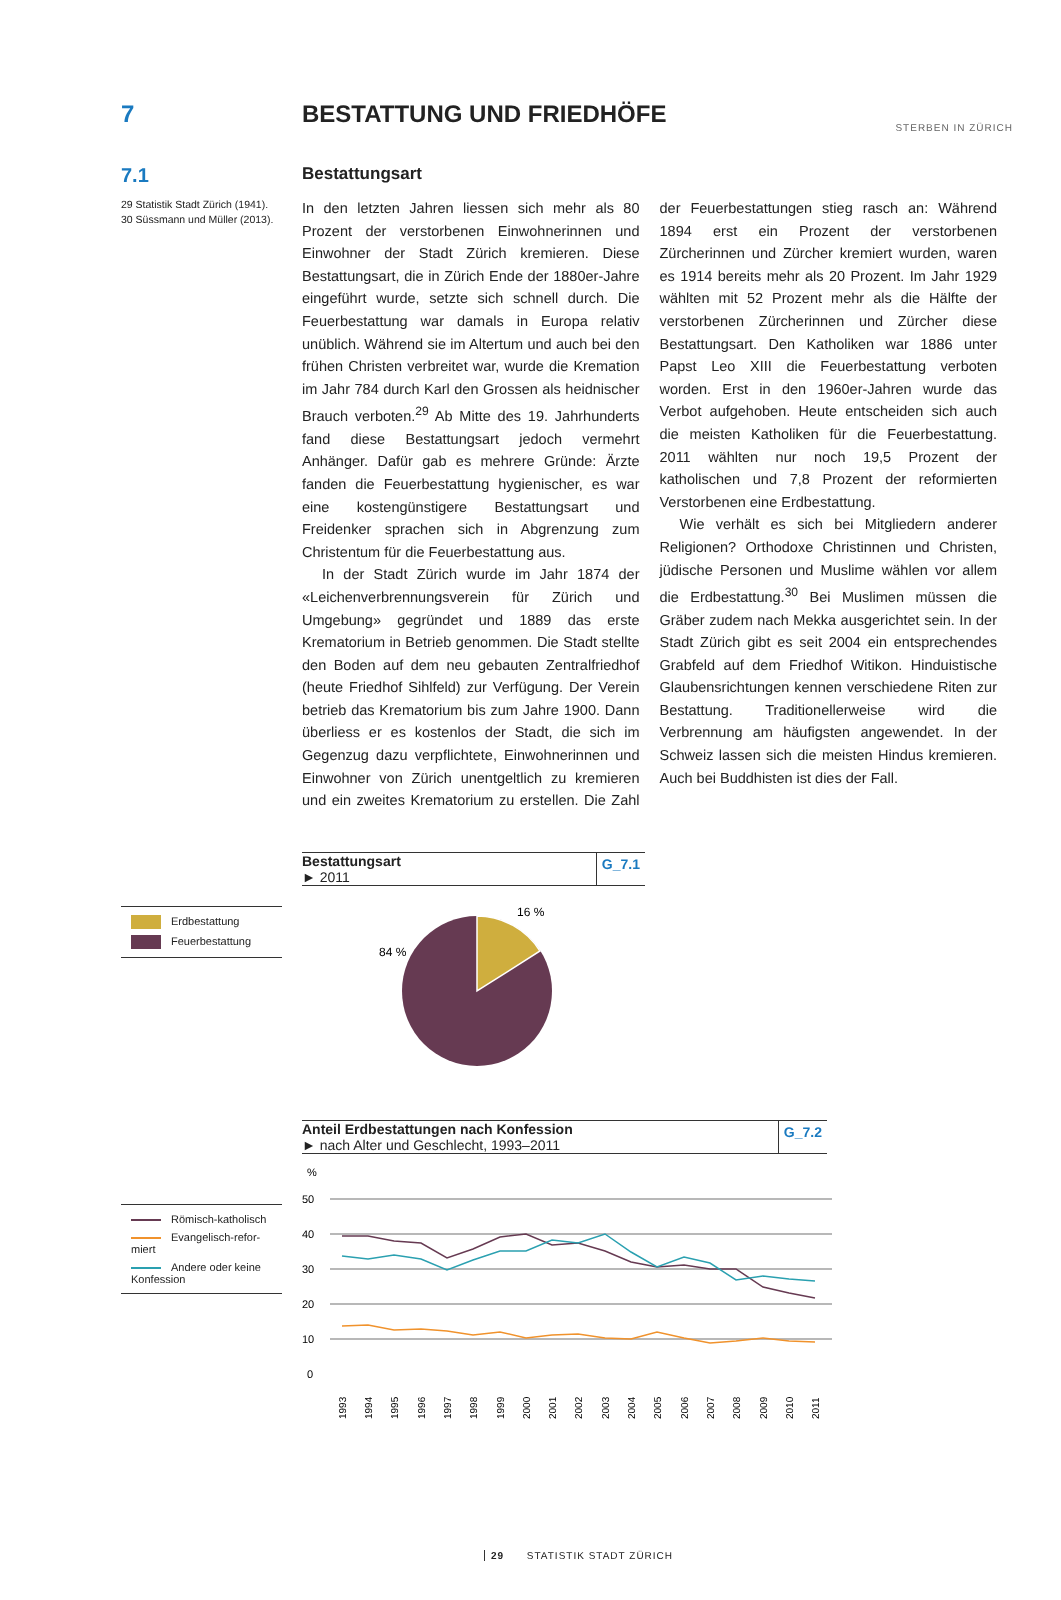STERBEN IN ZÜRICH
7 BESTATTUNG UND FRIEDHÖFE
7.1
Bestattungsart
29 Statistik Stadt Zürich (1941).
30 Süssmann und Müller (2013).
In den letzten Jahren liessen sich mehr als 80 Prozent der verstorbenen Einwohnerinnen und Einwohner der Stadt Zürich kremieren. Diese Bestattungsart, die in Zürich Ende der 1880er-Jahre eingeführt wurde, setzte sich schnell durch. Die Feuerbestattung war damals in Europa relativ unüblich. Während sie im Altertum und auch bei den frühen Christen verbreitet war, wurde die Kremation im Jahr 784 durch Karl den Grossen als heidnischer Brauch verboten.<sup>29</sup> Ab Mitte des 19. Jahrhunderts fand diese Bestattungsart jedoch vermehrt Anhänger. Dafür gab es mehrere Gründe: Ärzte fanden die Feuerbestattung hygienischer, es war eine kostengünstigere Bestattungsart und Freidenker sprachen sich in Abgrenzung zum Christentum für die Feuerbestattung aus.
In der Stadt Zürich wurde im Jahr 1874 der «Leichenverbrennungsverein für Zürich und Umgebung» gegründet und 1889 das erste Krematorium in Betrieb genommen. Die Stadt stellte den Boden auf dem neu gebauten Zentralfriedhof (heute Friedhof Sihlfeld) zur Verfügung. Der Verein betrieb das Krematorium bis zum Jahre 1900. Dann überliess er es kostenlos der Stadt, die sich im Gegenzug dazu verpflichtete, Einwohnerinnen und Einwohner von Zürich unentgeltlich zu kremieren und ein zweites Krematorium zu erstellen. Die Zahl der Feuerbestattungen stieg rasch an: Während 1894 erst ein Prozent der verstorbenen Zürcherinnen und Zürcher kremiert wurden, waren es 1914 bereits mehr als 20 Prozent. Im Jahr 1929 wählten mit 52 Prozent mehr als die Hälfte der verstorbenen Zürcherinnen und Zürcher diese Bestattungsart. Den Katholiken war 1886 unter Papst Leo XIII die Feuerbestattung verboten worden. Erst in den 1960er-Jahren wurde das Verbot aufgehoben. Heute entscheiden sich auch die meisten Katholiken für die Feuerbestattung. 2011 wählten nur noch 19,5 Prozent der katholischen und 7,8 Prozent der reformierten Verstorbenen eine Erdbestattung.
Wie verhält es sich bei Mitgliedern anderer Religionen? Orthodoxe Christinnen und Christen, jüdische Personen und Muslime wählen vor allem die Erdbestattung.<sup>30</sup> Bei Muslimen müssen die Gräber zudem nach Mekka ausgerichtet sein. In der Stadt Zürich gibt es seit 2004 ein entsprechendes Grabfeld auf dem Friedhof Witikon. Hinduistische Glaubensrichtungen kennen verschiedene Riten zur Bestattung. Traditionellerweise wird die Verbrennung am häufigsten angewendet. In der Schweiz lassen sich die meisten Hindus kremieren. Auch bei Buddhisten ist dies der Fall.
Bestattungsart
► 2011
G_7.1
Erdbestattung
Feuerbestattung
16 %
84 %
Anteil Erdbestattungen nach Konfession
► nach Alter und Geschlecht, 1993–2011
G_7.2
Römisch-katholisch
Evangelisch-refor-miert
Andere oder keine Konfession
%
50
40
30
20
10
0
1993
1994
1995
1996
1997
1998
1999
2000
2001
2002
2003
2004
2005
2006
2007
2008
2009
2010
2011
29 STATISTIK STADT ZÜRICH